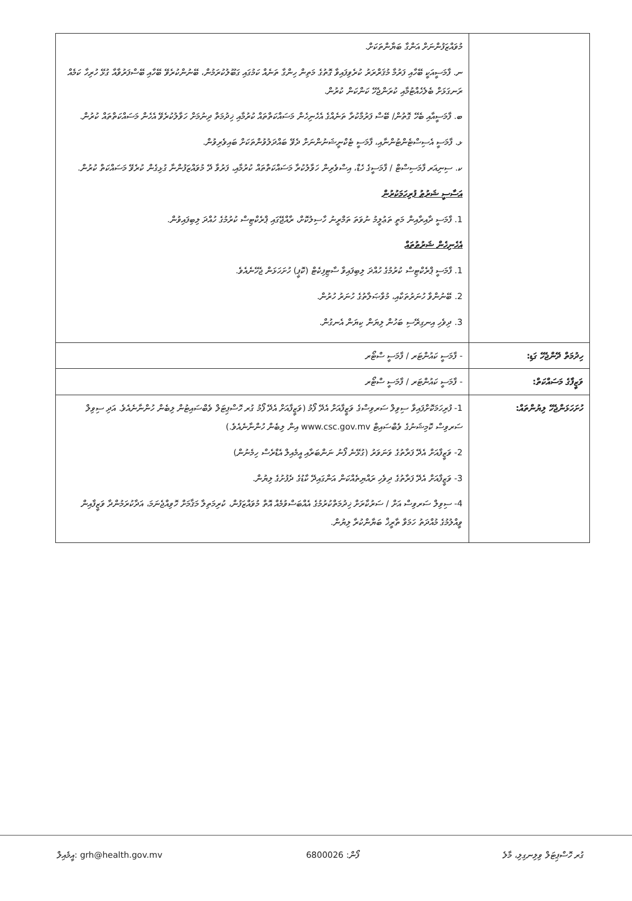| | މުވައްޒަފުންނަށް އަންގާ ބަޔާންތަކަށް. ނ. ފާމަސީއަކީ ބޭހާއި ފަރުމާ މުޤަރްރަރު ކުރެވިފައިވާ ގޮތުގެ މަތިން ހިންގާ ތަނެއް ކަމުގައި ގަބޫލުކުރަމުން، ބޭނުންކުރެވޭ ބޭހާއި ބޭސްފަރުވާއާ ގުޅޭ ހުރިހާ ކަމެއް ރަނގަޅަށް ބެލެހެއްޓުމާއި ކުރަންޖެހޭ ކަންކަން ކުރުން. ބ. ފާމަސީއާއި ބެހޭ ގޮތުން/ ބޭސް ފަރުމާކުރާ ތަނެއްގެ އެހެނިހެން މަސައްކަތްތައް ކުރުމާއި ޚިދުމަތް ދިނުމަށް ހަވާލުކުރެވޭ އެހެން މަސައްކަތްތައް ކުރުން. ޅ. ފާމަސީ އެސިސްޓެންޓުންނާއި، ފާމަސީ ޓެކްނީޝަނުންނަށް ދެވޭ ބައްދަލުވުންތަކަށް ބައިވެރިވުން. ކ. ސިނިއަރ ފާމަސިސްޓް / ފާމަސީގެ ހެޑް، އިސްވެރިން ހަވާލުކުރާ މަސައްކަތްތައް ކުރުމާއި، ފަރުވާ ދޭ މުވައްޒަފުންނާ ގުޅިގެން ކުރެވޭ މަސައްކަތް ކުރުން. އަސާސީ ޝަރުޠު ފުރިހަމަކުރުން 1. ފާމަސީ ދާއިރާއިން މަތީ ތަޢުލީމު ނުވަތަ ތަމްރީނު ހާސިލުކޮށް، ރާއްޖޭގައި ޕްރެކްޓިސް ކުރުމުގެ ހުއްދަ ލިބިފައިވުން. އެހެނިހެން ޝަރުޠުތައް 1. ފާމަސީ ޕްރެކްޓިސް ކުރުމުގެ ހުއްދަ ލިބިފައިވާ ސާޓިފިކެޓް (ކޮޕީ) ހުށަހަޅަން ޖެހޭނެއެވެ. 2. ބޭނުންވާ ހުނަރުތަކާއި، މުވާޞަލާތުގެ ހުނަރު ހުރުން. 3. ދިވެހި އިނގިރޭސި ބަހުން ލިޔަން ކިޔަން އެނގުން. |
| ހިދުމަތް ދޭންޖެހޭ ގަޑި: | - ފާމަސީ ކައުންޓަރ / ފާމަސީ ސްޓޯރ |
| ވަޒީފާގެ މަސައްކަތް: | - ފާމަސީ ކައުންޓަރ / ފާމަސީ ސްޓޯރ |
| ހުށަހަޅަންޖެހޭ ލިޔުންތައް: | 1- ފުރިހަމަކޮށްފައިވާ ސިވިލް ސަރވިސްގެ ވަޒީފާއަށް އެދޭ ފޯމު (ވަޒީފާއަށް އެދޭ ފޯމު ގުރ ހޮސްޕިޓަލް ވެބްސައިޓުން ލިބެން ހުންނާނެއެވެ. އަދި ސިވިލް ސަރވިސް ކޮމިޝަނުގެ ވެބްސައިޓް www.csc.gov.mv އިން ލިބެން ހުންނާނެއެވެ.) 2- ވަޒީފާއަށް އެދޭ ފަރާތުގެ ވަނަވަރު (ގުޅޭނެ ފޯނު ނަންބަރާއި އީމެއިލް އެޑްރެސް ހިމެނުން) 3- ވަޒީފާއަށް އެދޭ ފަރާތުގެ ދިވެހި ރައްޔިތެއްކަން އަންގައިދޭ ކާޑުގެ ދެފުށުގެ ލިޔުން. 4- ސިވިލް ސަރވިސް އަށް / ސަރުކާރަށް ޚިދުމަތްކުރުމުގެ އެއްބަސްވުމެއް އޮތް މުވައްޒަފުން، ކުރިމަތިލާ މަޤާމަށް ހޮވިއްޖެނަމަ، އަދާކުރަމުންދާ ވަޒީފާއިން ވީއްލުމުގެ މުއްދަތު ހަމަވާ ތާރީޚް ބަޔާންކުރާ ލިޔުން. |
އީމެއިލް: grh@health.gov.mv ފޯން: 6800026 ގުރ ހޮސްޕިޓަލް ވިލިނގިލި، މާލެ